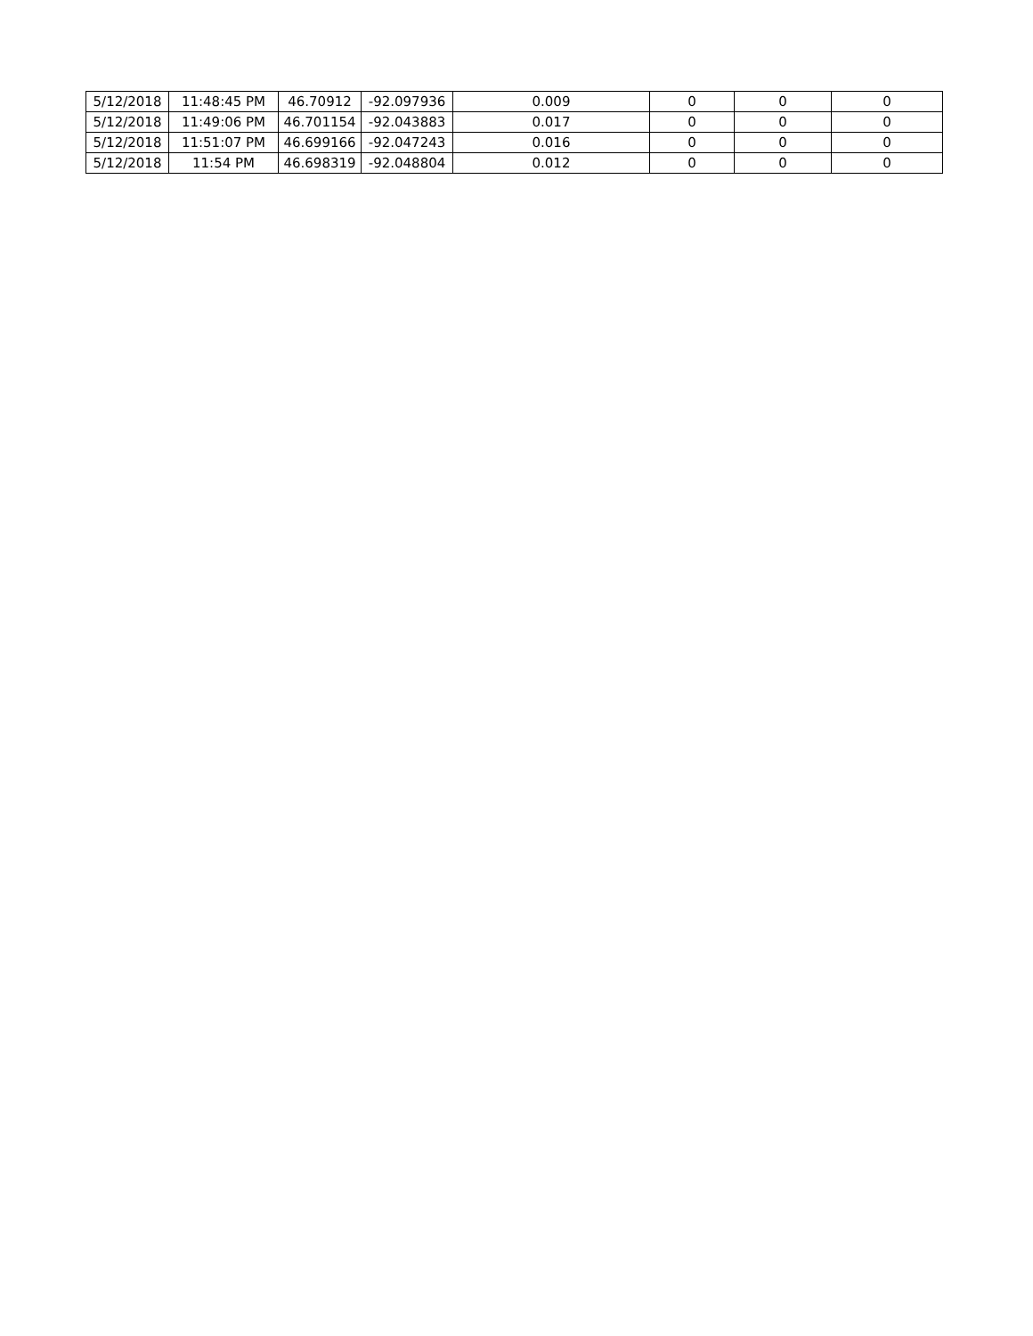| 5/12/2018 | 11:48:45 PM | 46.70912 | -92.097936 | 0.009 | 0 | 0 | 0 |
| 5/12/2018 | 11:49:06 PM | 46.701154 | -92.043883 | 0.017 | 0 | 0 | 0 |
| 5/12/2018 | 11:51:07 PM | 46.699166 | -92.047243 | 0.016 | 0 | 0 | 0 |
| 5/12/2018 | 11:54 PM | 46.698319 | -92.048804 | 0.012 | 0 | 0 | 0 |